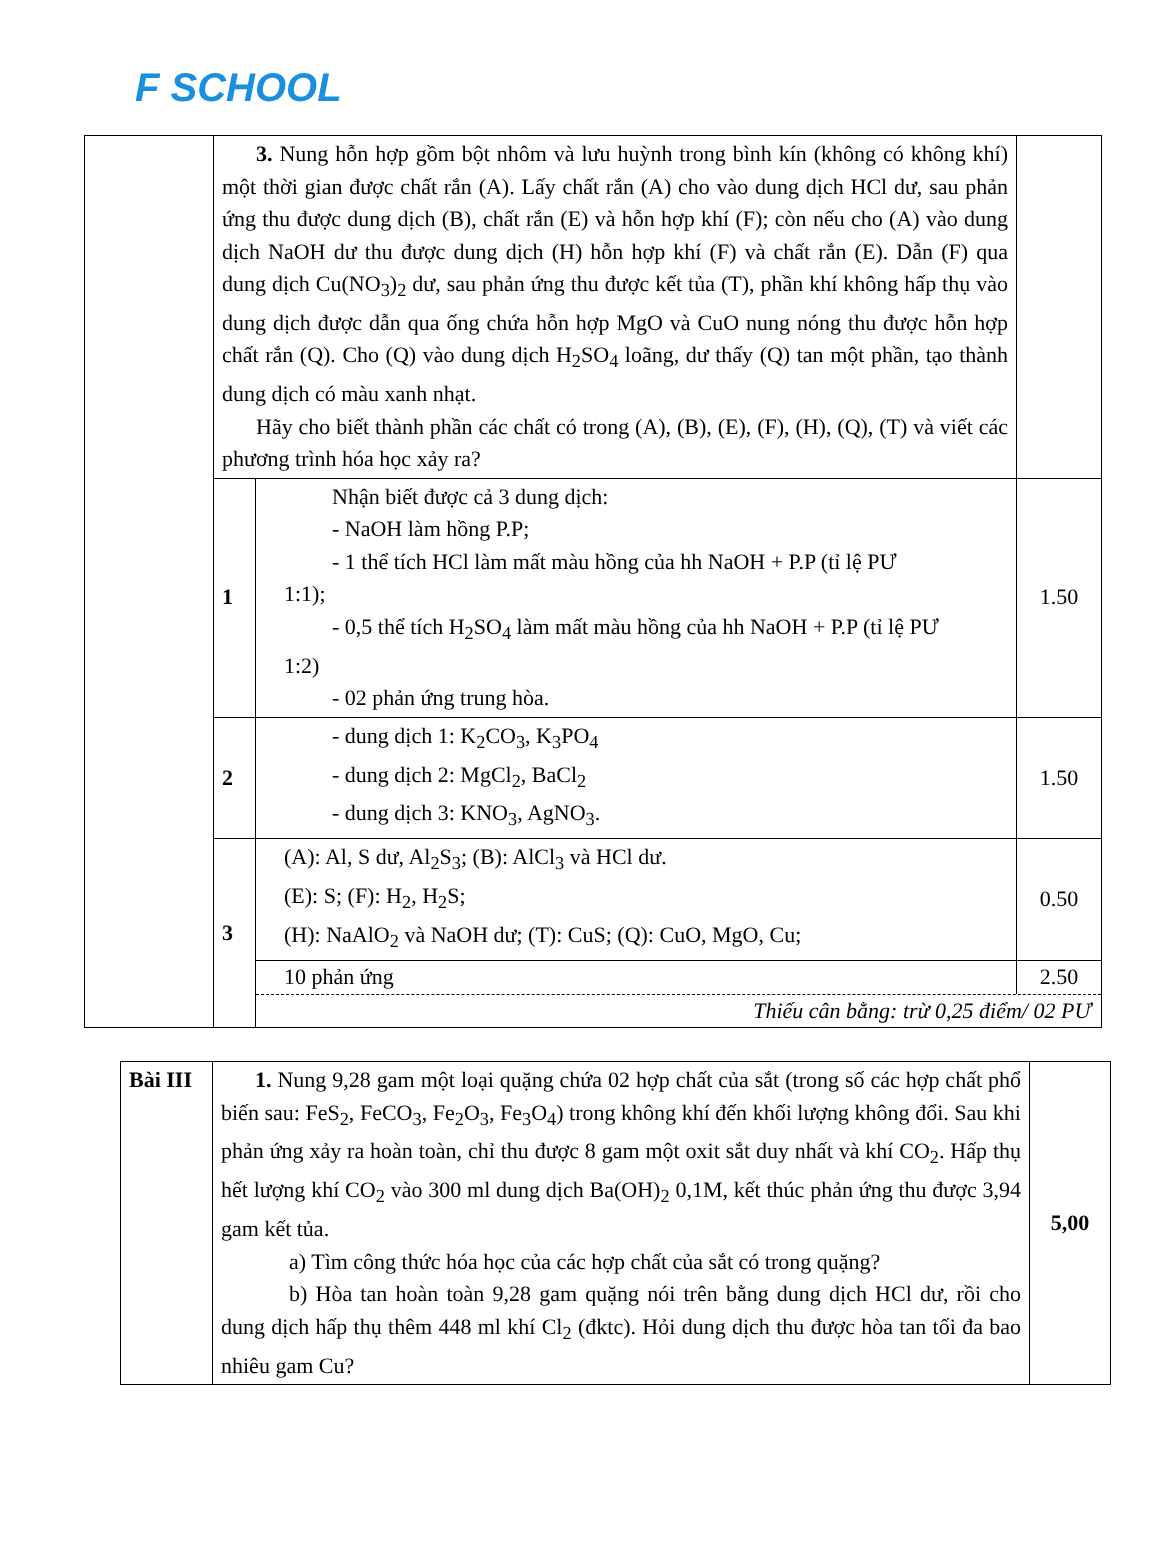F SCHOOL
| | 3. Nung hỗn hợp gồm bột nhôm và lưu huỳnh trong bình kín (không có không khí) một thời gian được chất rắn (A). Lấy chất rắn (A) cho vào dung dịch HCl dư, sau phản ứng thu được dung dịch (B), chất rắn (E) và hỗn hợp khí (F); còn nếu cho (A) vào dung dịch NaOH dư thu được dung dịch (H) hỗn hợp khí (F) và chất rắn (E). Dẫn (F) qua dung dịch Cu(NO<sub>3</sub>)<sub>2</sub> dư, sau phản ứng thu được kết tủa (T), phần khí không hấp thụ vào dung dịch được dẫn qua ống chứa hỗn hợp MgO và CuO nung nóng thu được hỗn hợp chất rắn (Q). Cho (Q) vào dung dịch H<sub>2</sub>SO<sub>4</sub> loãng, dư thấy (Q) tan một phần, tạo thành dung dịch có màu xanh nhạt. Hãy cho biết thành phần các chất có trong (A), (B), (E), (F), (H), (Q), (T) và viết các phương trình hóa học xảy ra? | | |
| | 1 | Nhận biết được cả 3 dung dịch: - NaOH làm hồng P.P; - 1 thể tích HCl làm mất màu hồng của hh NaOH + P.P (tỉ lệ PƯ 1:1); - 0,5 thể tích H<sub>2</sub>SO<sub>4</sub> làm mất màu hồng của hh NaOH + P.P (tỉ lệ PƯ 1:2) - 02 phản ứng trung hòa. | 1.50 |
| | 2 | - dung dịch 1: K<sub>2</sub>CO<sub>3</sub>, K<sub>3</sub>PO<sub>4</sub> - dung dịch 2: MgCl<sub>2</sub>, BaCl<sub>2</sub> - dung dịch 3: KNO<sub>3</sub>, AgNO<sub>3</sub>. | 1.50 |
| | 3 | (A): Al, S dư, Al<sub>2</sub>S<sub>3</sub>; (B): AlCl<sub>3</sub> và HCl dư. (E): S; (F): H<sub>2</sub>, H<sub>2</sub>S; (H): NaAlO<sub>2</sub> và NaOH dư; (T): CuS; (Q): CuO, MgO, Cu; | 0.50 |
| | | 10 phản ứng 2.50 Thiếu cân bằng: trừ 0,25 điểm/ 02 PƯ | |
| Bài III | 1. Nung 9,28 gam một loại quặng chứa 02 hợp chất của sắt (trong số các hợp chất phổ biến sau: FeS<sub>2</sub>, FeCO<sub>3</sub>, Fe<sub>2</sub>O<sub>3</sub>, Fe<sub>3</sub>O<sub>4</sub>) trong không khí đến khối lượng không đổi. Sau khi phản ứng xảy ra hoàn toàn, chỉ thu được 8 gam một oxit sắt duy nhất và khí CO<sub>2</sub>. Hấp thụ hết lượng khí CO<sub>2</sub> vào 300 ml dung dịch Ba(OH)<sub>2</sub> 0,1M, kết thúc phản ứng thu được 3,94 gam kết tủa. a) Tìm công thức hóa học của các hợp chất của sắt có trong quặng? b) Hòa tan hoàn toàn 9,28 gam quặng nói trên bằng dung dịch HCl dư, rồi cho dung dịch hấp thụ thêm 448 ml khí Cl<sub>2</sub> (đktc). Hỏi dung dịch thu được hòa tan tối đa bao nhiêu gam Cu? | 5,00 |